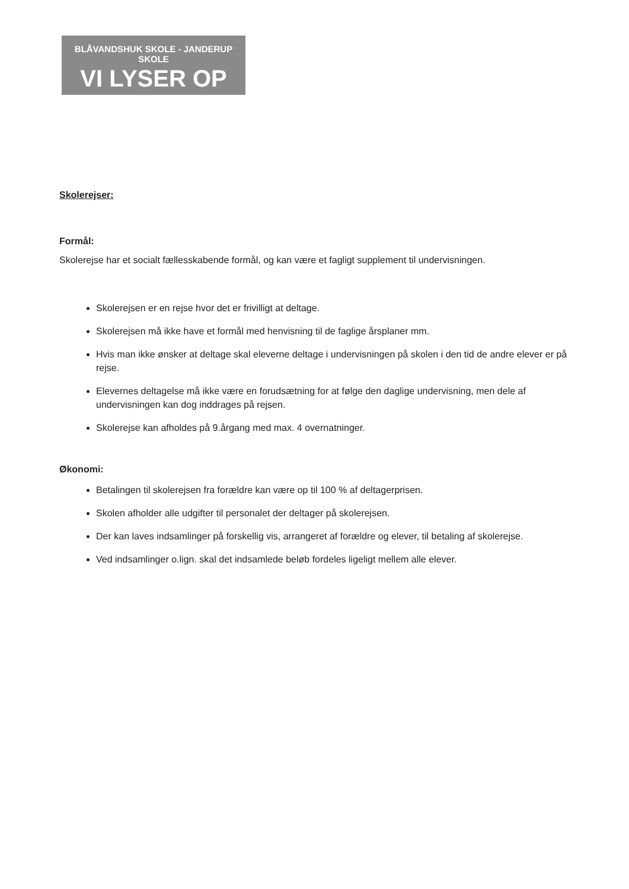BLÅVANDSHUK SKOLE - JANDERUP SKOLE
VI LYSER OP
Skolerejser:
Formål:
Skolerejse har et socialt fællesskabende formål, og kan være et fagligt supplement til undervisningen.
Skolerejsen er en rejse hvor det er frivilligt at deltage.
Skolerejsen må ikke have et formål med henvisning til de faglige årsplaner mm.
Hvis man ikke ønsker at deltage skal eleverne deltage i undervisningen på skolen i den tid de andre elever er på rejse.
Elevernes deltagelse må ikke være en forudsætning for at følge den daglige undervisning, men dele af undervisningen kan dog inddrages på rejsen.
Skolerejse kan afholdes på 9.årgang med max. 4 overnatninger.
Økonomi:
Betalingen til skolerejsen fra forældre kan være op til 100 % af deltagerprisen.
Skolen afholder alle udgifter til personalet der deltager på skolerejsen.
Der kan laves indsamlinger på forskellig vis, arrangeret af forældre og elever, til betaling af skolerejse.
Ved indsamlinger o.lign. skal det indsamlede beløb fordeles ligeligt mellem alle elever.